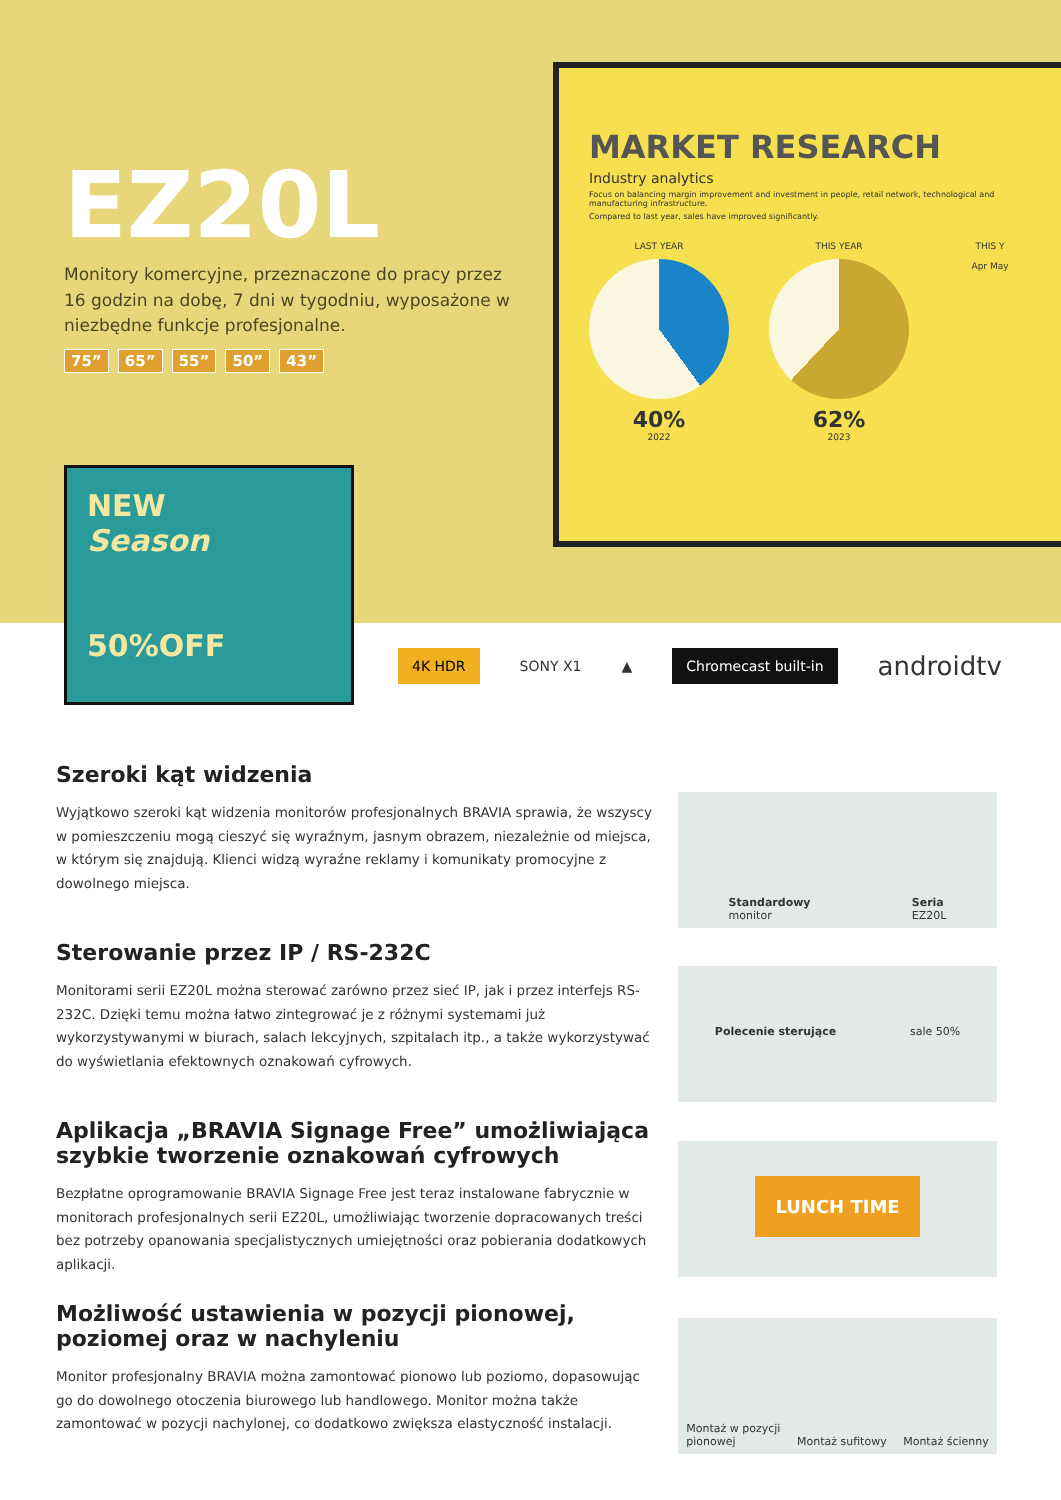EZ20L
Monitory komercyjne, przeznaczone do pracy przez 16 godzin na dobę, 7 dni w tygodniu, wyposażone w niezbędne funkcje profesjonalne.
75” 65” 55” 50” 43”
MARKET RESEARCH
Industry analytics
Focus on balancing margin improvement and investment in people, retail network, technological and manufacturing infrastructure.
Compared to last year, sales have improved significantly.
LAST YEAR
40%
2022
THIS YEAR
62%
2023
THIS Y
Apr May
NEW
Season
50%OFF
4K HDR SONY X1 ▲ Chromecast built-in androidtv
Szeroki kąt widzenia
Wyjątkowo szeroki kąt widzenia monitorów profesjonalnych BRAVIA sprawia, że wszyscy w pomieszczeniu mogą cieszyć się wyraźnym, jasnym obrazem, niezależnie od miejsca, w którym się znajdują. Klienci widzą wyraźne reklamy i komunikaty promocyjne z dowolnego miejsca.
Standardowy
monitor Seria
EZ20L
Sterowanie przez IP / RS-232C
Monitorami serii EZ20L można sterować zarówno przez sieć IP, jak i przez interfejs RS-232C. Dzięki temu można łatwo zintegrować je z różnymi systemami już wykorzystywanymi w biurach, salach lekcyjnych, szpitalach itp., a także wykorzystywać do wyświetlania efektownych oznakowań cyfrowych.
Polecenie sterujące sale 50%
Aplikacja „BRAVIA Signage Free” umożliwiająca szybkie tworzenie oznakowań cyfrowych
Bezpłatne oprogramowanie BRAVIA Signage Free jest teraz instalowane fabrycznie w monitorach profesjonalnych serii EZ20L, umożliwiając tworzenie dopracowanych treści bez potrzeby opanowania specjalistycznych umiejętności oraz pobierania dodatkowych aplikacji.
LUNCH TIME
Możliwość ustawienia w pozycji pionowej, poziomej oraz w nachyleniu
Monitor profesjonalny BRAVIA można zamontować pionowo lub poziomo, dopasowując go do dowolnego otoczenia biurowego lub handlowego. Monitor można także zamontować w pozycji nachylonej, co dodatkowo zwiększa elastyczność instalacji.
Montaż w pozycji
pionowej Montaż sufitowy Montaż ścienny